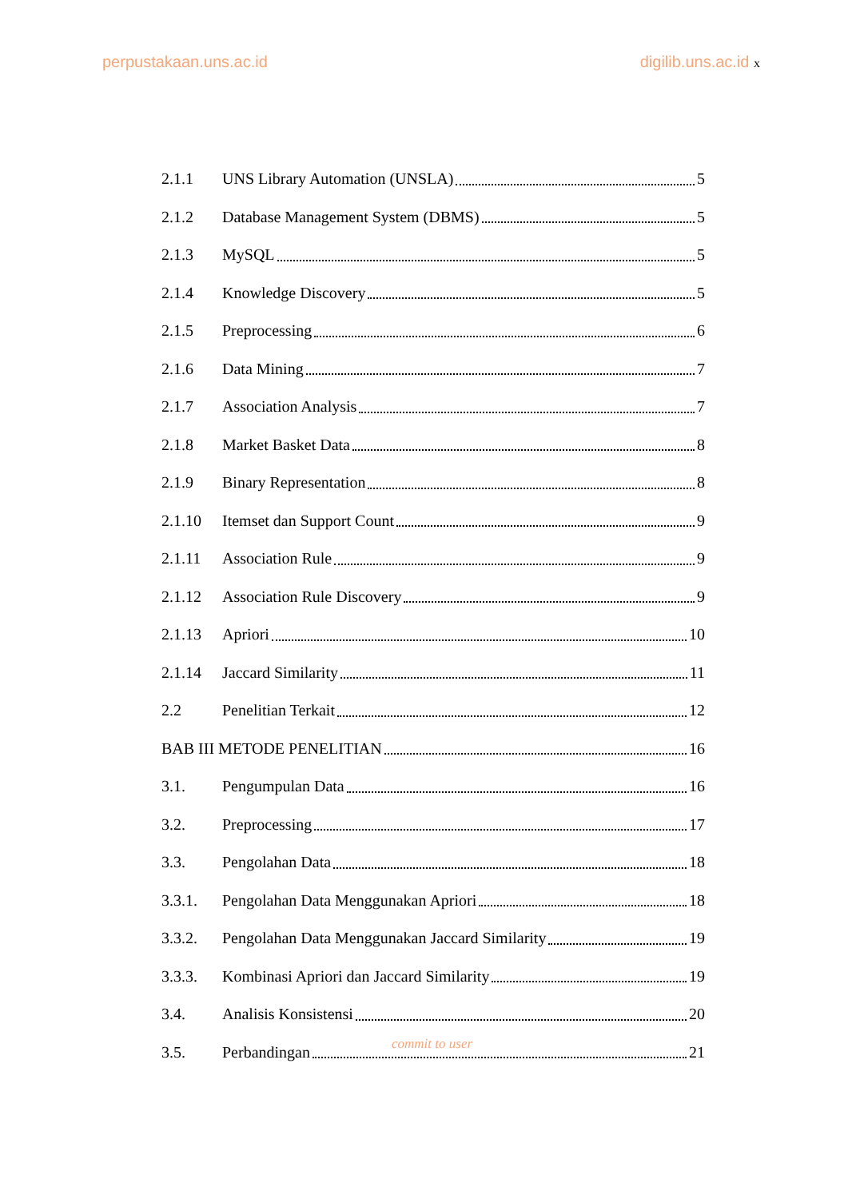perpustakaan.uns.ac.id digilib.uns.ac.id x
2.1.1 UNS Library Automation (UNSLA) 5
2.1.2 Database Management System (DBMS) 5
2.1.3 MySQL 5
2.1.4 Knowledge Discovery 5
2.1.5 Preprocessing 6
2.1.6 Data Mining 7
2.1.7 Association Analysis 7
2.1.8 Market Basket Data 8
2.1.9 Binary Representation 8
2.1.10 Itemset dan Support Count 9
2.1.11 Association Rule 9
2.1.12 Association Rule Discovery 9
2.1.13 Apriori 10
2.1.14 Jaccard Similarity 11
2.2 Penelitian Terkait 12
BAB III METODE PENELITIAN 16
3.1. Pengumpulan Data 16
3.2. Preprocessing 17
3.3. Pengolahan Data 18
3.3.1. Pengolahan Data Menggunakan Apriori 18
3.3.2. Pengolahan Data Menggunakan Jaccard Similarity 19
3.3.3. Kombinasi Apriori dan Jaccard Similarity 19
3.4. Analisis Konsistensi 20
3.5. Perbandingan 21
commit to user